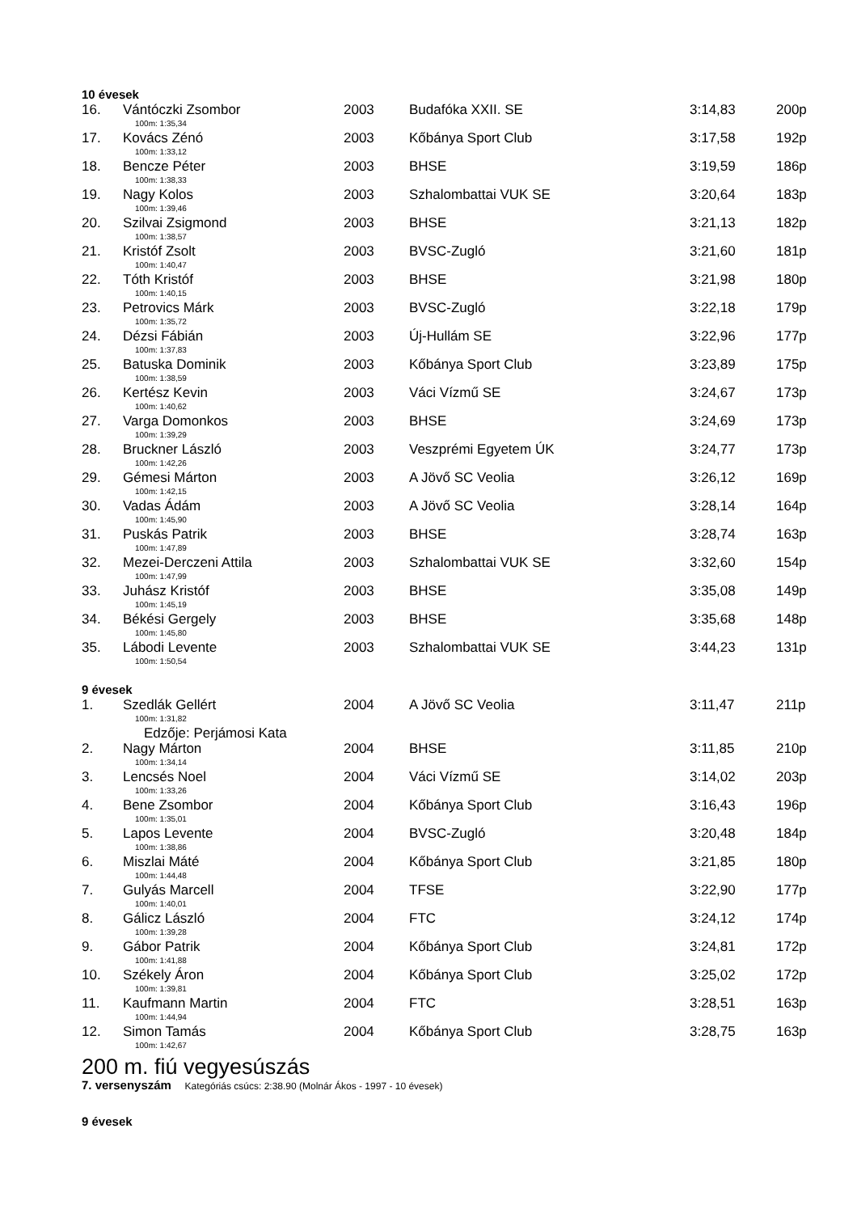10 évesek
| 16. | Vántóczki Zsombor | 2003 | Budafóka XXII. SE | 3:14,83 | 200p |
| 100m: 1:35,34 | | | | | |
| 17. | Kovács Zénó | 2003 | Kőbánya Sport Club | 3:17,58 | 192p |
| 100m: 1:33,12 | | | | | |
| 18. | Bencze Péter | 2003 | BHSE | 3:19,59 | 186p |
| 100m: 1:38,33 | | | | | |
| 19. | Nagy Kolos | 2003 | Szhalombattai VUK SE | 3:20,64 | 183p |
| 100m: 1:39,46 | | | | | |
| 20. | Szilvai Zsigmond | 2003 | BHSE | 3:21,13 | 182p |
| 100m: 1:38,57 | | | | | |
| 21. | Kristóf Zsolt | 2003 | BVSC-Zugló | 3:21,60 | 181p |
| 100m: 1:40,47 | | | | | |
| 22. | Tóth Kristóf | 2003 | BHSE | 3:21,98 | 180p |
| 100m: 1:40,15 | | | | | |
| 23. | Petrovics Márk | 2003 | BVSC-Zugló | 3:22,18 | 179p |
| 100m: 1:35,72 | | | | | |
| 24. | Dézsi Fábián | 2003 | Új-Hullám SE | 3:22,96 | 177p |
| 100m: 1:37,83 | | | | | |
| 25. | Batuska Dominik | 2003 | Kőbánya Sport Club | 3:23,89 | 175p |
| 100m: 1:38,59 | | | | | |
| 26. | Kertész Kevin | 2003 | Váci Vízmű SE | 3:24,67 | 173p |
| 100m: 1:40,62 | | | | | |
| 27. | Varga Domonkos | 2003 | BHSE | 3:24,69 | 173p |
| 100m: 1:39,29 | | | | | |
| 28. | Bruckner László | 2003 | Veszprémi Egyetem ÚK | 3:24,77 | 173p |
| 100m: 1:42,26 | | | | | |
| 29. | Gémesi Márton | 2003 | A Jövő SC Veolia | 3:26,12 | 169p |
| 100m: 1:42,15 | | | | | |
| 30. | Vadas Ádám | 2003 | A Jövő SC Veolia | 3:28,14 | 164p |
| 100m: 1:45,90 | | | | | |
| 31. | Puskás Patrik | 2003 | BHSE | 3:28,74 | 163p |
| 100m: 1:47,89 | | | | | |
| 32. | Mezei-Derczeni Attila | 2003 | Szhalombattai VUK SE | 3:32,60 | 154p |
| 100m: 1:47,99 | | | | | |
| 33. | Juhász Kristóf | 2003 | BHSE | 3:35,08 | 149p |
| 100m: 1:45,19 | | | | | |
| 34. | Békési Gergely | 2003 | BHSE | 3:35,68 | 148p |
| 100m: 1:45,80 | | | | | |
| 35. | Lábodi Levente | 2003 | Szhalombattai VUK SE | 3:44,23 | 131p |
| 100m: 1:50,54 | | | | | |
9 évesek
| 1. | Szedlák Gellért | 2004 | A Jövő SC Veolia | 3:11,47 | 211p |
| 100m: 1:31,82 | | | | | |
| Edzője: Perjámosi Kata | | | | | |
| 2. | Nagy Márton | 2004 | BHSE | 3:11,85 | 210p |
| 100m: 1:34,14 | | | | | |
| 3. | Lencsés Noel | 2004 | Váci Vízmű SE | 3:14,02 | 203p |
| 100m: 1:33,26 | | | | | |
| 4. | Bene Zsombor | 2004 | Kőbánya Sport Club | 3:16,43 | 196p |
| 100m: 1:35,01 | | | | | |
| 5. | Lapos Levente | 2004 | BVSC-Zugló | 3:20,48 | 184p |
| 100m: 1:38,86 | | | | | |
| 6. | Miszlai Máté | 2004 | Kőbánya Sport Club | 3:21,85 | 180p |
| 100m: 1:44,48 | | | | | |
| 7. | Gulyás Marcell | 2004 | TFSE | 3:22,90 | 177p |
| 100m: 1:40,01 | | | | | |
| 8. | Gálicz László | 2004 | FTC | 3:24,12 | 174p |
| 100m: 1:39,28 | | | | | |
| 9. | Gábor Patrik | 2004 | Kőbánya Sport Club | 3:24,81 | 172p |
| 100m: 1:41,88 | | | | | |
| 10. | Székely Áron | 2004 | Kőbánya Sport Club | 3:25,02 | 172p |
| 100m: 1:39,81 | | | | | |
| 11. | Kaufmann Martin | 2004 | FTC | 3:28,51 | 163p |
| 100m: 1:44,94 | | | | | |
| 12. | Simon Tamás | 2004 | Kőbánya Sport Club | 3:28,75 | 163p |
| 100m: 1:42,67 | | | | | |
200 m. fiú vegyesúszás
7. versenyszám Kategóriás csúcs: 2:38.90 (Molnár Ákos - 1997 - 10 évesek)
9 évesek